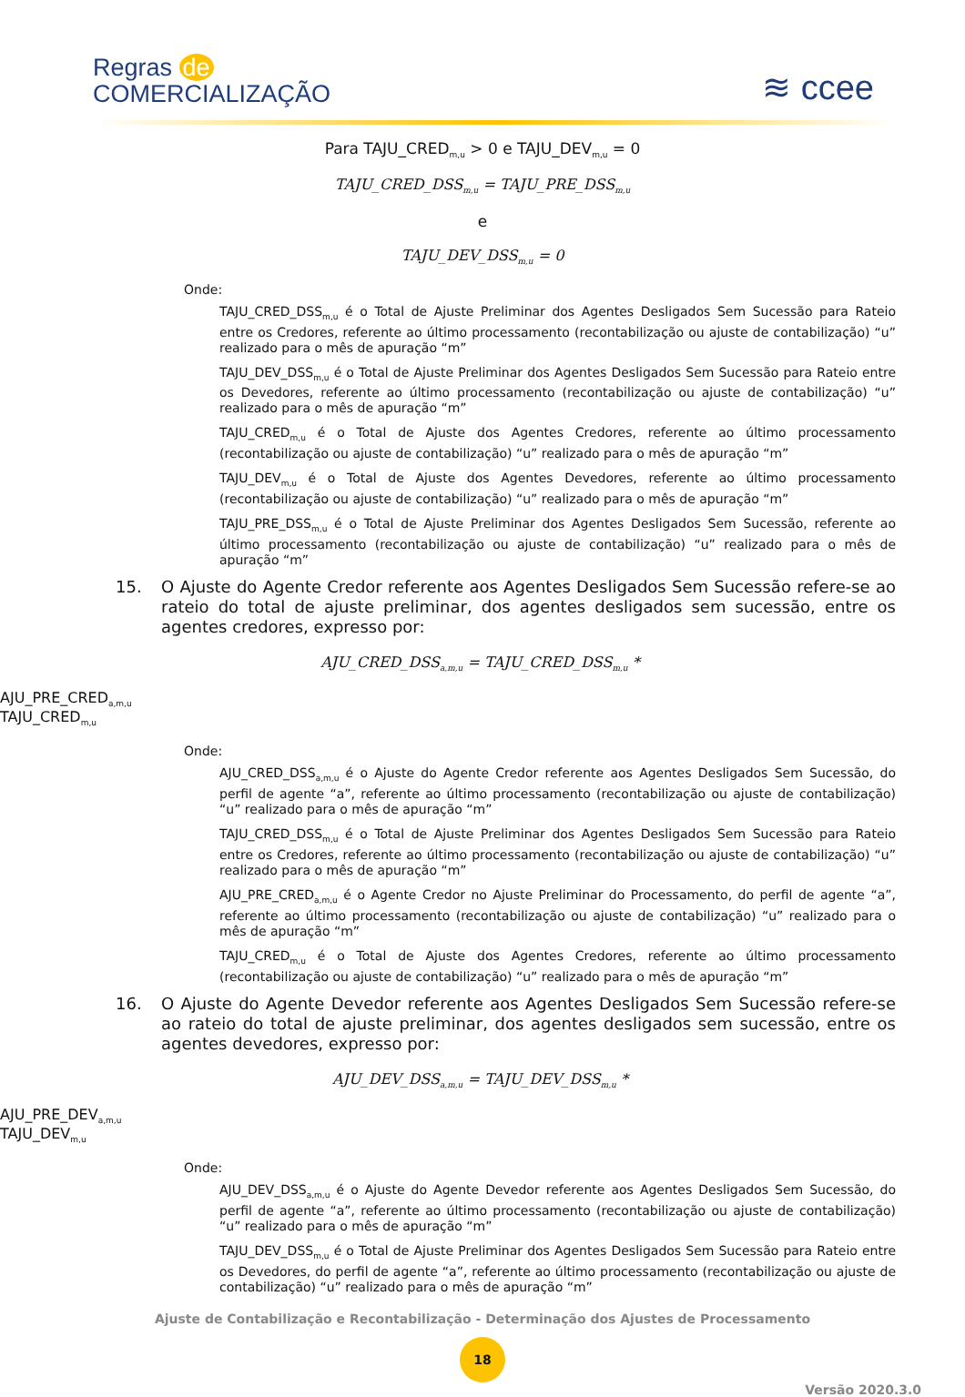Regras de
COMERCIALIZAÇÃO
≋ ccee
Para TAJU_CRED<sub>m,u</sub> > 0 e TAJU_DEV<sub>m,u</sub> = 0
TAJU_CRED_DSS<sub>m,u</sub> = TAJU_PRE_DSS<sub>m,u</sub>
e
TAJU_DEV_DSS<sub>m,u</sub> = 0
Onde:
TAJU_CRED_DSS<sub>m,u</sub> é o Total de Ajuste Preliminar dos Agentes Desligados Sem Sucessão para Rateio entre os Credores, referente ao último processamento (recontabilização ou ajuste de contabilização) “u” realizado para o mês de apuração “m”
TAJU_DEV_DSS<sub>m,u</sub> é o Total de Ajuste Preliminar dos Agentes Desligados Sem Sucessão para Rateio entre os Devedores, referente ao último processamento (recontabilização ou ajuste de contabilização) “u” realizado para o mês de apuração “m”
TAJU_CRED<sub>m,u</sub> é o Total de Ajuste dos Agentes Credores, referente ao último processamento (recontabilização ou ajuste de contabilização) “u” realizado para o mês de apuração “m”
TAJU_DEV<sub>m,u</sub> é o Total de Ajuste dos Agentes Devedores, referente ao último processamento (recontabilização ou ajuste de contabilização) “u” realizado para o mês de apuração “m”
TAJU_PRE_DSS<sub>m,u</sub> é o Total de Ajuste Preliminar dos Agentes Desligados Sem Sucessão, referente ao último processamento (recontabilização ou ajuste de contabilização) “u” realizado para o mês de apuração “m”
15. O Ajuste do Agente Credor referente aos Agentes Desligados Sem Sucessão refere-se ao rateio do total de ajuste preliminar, dos agentes desligados sem sucessão, entre os agentes credores, expresso por:
AJU_CRED_DSS<sub>a,m,u</sub> = TAJU_CRED_DSS<sub>m,u</sub> *
AJU_PRE_CRED<sub>a,m,u</sub>
TAJU_CRED<sub>m,u</sub>
Onde:
AJU_CRED_DSS<sub>a,m,u</sub> é o Ajuste do Agente Credor referente aos Agentes Desligados Sem Sucessão, do perfil de agente “a”, referente ao último processamento (recontabilização ou ajuste de contabilização) “u” realizado para o mês de apuração “m”
TAJU_CRED_DSS<sub>m,u</sub> é o Total de Ajuste Preliminar dos Agentes Desligados Sem Sucessão para Rateio entre os Credores, referente ao último processamento (recontabilização ou ajuste de contabilização) “u” realizado para o mês de apuração “m”
AJU_PRE_CRED<sub>a,m,u</sub> é o Agente Credor no Ajuste Preliminar do Processamento, do perfil de agente “a”, referente ao último processamento (recontabilização ou ajuste de contabilização) “u” realizado para o mês de apuração “m”
TAJU_CRED<sub>m,u</sub> é o Total de Ajuste dos Agentes Credores, referente ao último processamento (recontabilização ou ajuste de contabilização) “u” realizado para o mês de apuração “m”
16. O Ajuste do Agente Devedor referente aos Agentes Desligados Sem Sucessão refere-se ao rateio do total de ajuste preliminar, dos agentes desligados sem sucessão, entre os agentes devedores, expresso por:
AJU_DEV_DSS<sub>a,m,u</sub> = TAJU_DEV_DSS<sub>m,u</sub> *
AJU_PRE_DEV<sub>a,m,u</sub>
TAJU_DEV<sub>m,u</sub>
Onde:
AJU_DEV_DSS<sub>a,m,u</sub> é o Ajuste do Agente Devedor referente aos Agentes Desligados Sem Sucessão, do perfil de agente “a”, referente ao último processamento (recontabilização ou ajuste de contabilização) “u” realizado para o mês de apuração “m”
TAJU_DEV_DSS<sub>m,u</sub> é o Total de Ajuste Preliminar dos Agentes Desligados Sem Sucessão para Rateio entre os Devedores, do perfil de agente “a”, referente ao último processamento (recontabilização ou ajuste de contabilização) “u” realizado para o mês de apuração “m”
Ajuste de Contabilização e Recontabilização - Determinação dos Ajustes de Processamento
18
Versão 2020.3.0